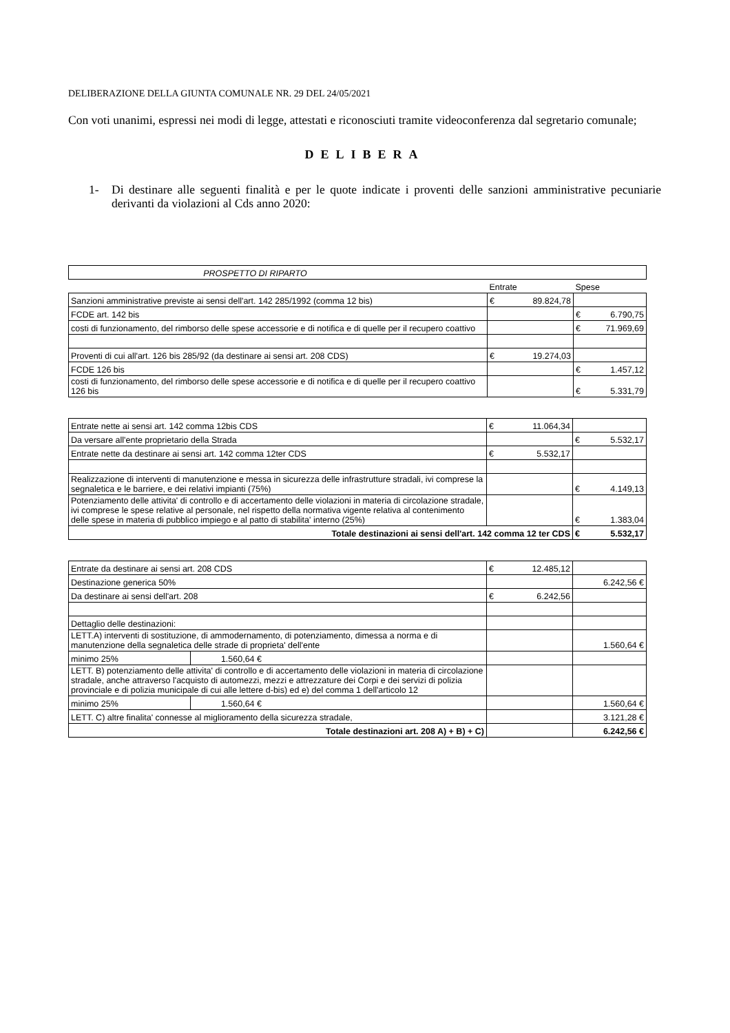DELIBERAZIONE DELLA GIUNTA COMUNALE NR. 29 DEL 24/05/2021
Con voti unanimi, espressi nei modi di legge, attestati e riconosciuti tramite videoconferenza dal segretario comunale;
DELIBERA
1- Di destinare alle seguenti finalità e per le quote indicate i proventi delle sanzioni amministrative pecuniarie derivanti da violazioni al Cds anno 2020:
| PROSPETTO DI RIPARTO | | |
| | Entrate | Spese |
| Sanzioni amministrative previste ai sensi dell'art. 142 285/1992 (comma 12 bis) | € 89.824,78 | |
| FCDE art. 142 bis | | € 6.790,75 |
| costi di funzionamento, del rimborso delle spese accessorie e di notifica e di quelle per il recupero coattivo | | € 71.969,69 |
| Proventi di cui all'art. 126 bis 285/92 (da destinare ai sensi art. 208 CDS) | € 19.274,03 | |
| FCDE 126 bis | | € 1.457,12 |
| costi di funzionamento, del rimborso delle spese accessorie e di notifica e di quelle per il recupero coattivo 126 bis | | € 5.331,79 |
| Entrate nette ai sensi art. 142 comma 12bis CDS | € 11.064,34 | |
| Da versare all'ente proprietario della Strada | | € 5.532,17 |
| Entrate nette da destinare ai sensi art. 142 comma 12ter CDS | € 5.532,17 | |
| Realizzazione di interventi di manutenzione e messa in sicurezza delle infrastrutture stradali, ivi comprese la segnaletica e le barriere, e dei relativi impianti (75%) | | € 4.149,13 |
| Potenziamento delle attivita' di controllo e di accertamento delle violazioni in materia di circolazione stradale, ivi comprese le spese relative al personale, nel rispetto della normativa vigente relativa al contenimento delle spese in materia di pubblico impiego e al patto di stabilita' interno (25%) | | € 1.383,04 |
| Totale destinazioni ai sensi dell'art. 142 comma 12 ter CDS | | € 5.532,17 |
| Entrate da destinare ai sensi art. 208 CDS | | € 12.485,12 | |
| Destinazione generica 50% | | | 6.242,56 € |
| Da destinare ai sensi dell'art. 208 | | € 6.242,56 | |
| Dettaglio delle destinazioni: | | | |
| LETT.A) interventi di sostituzione, di ammodernamento, di potenziamento, dimessa a norma e di manutenzione della segnaletica delle strade di proprieta' dell'ente | | | 1.560,64 € |
| minimo 25% | 1.560,64 € | | |
| LETT. B) potenziamento delle attivita' di controllo e di accertamento delle violazioni in materia di circolazione stradale, anche attraverso l'acquisto di automezzi, mezzi e attrezzature dei Corpi e dei servizi di polizia provinciale e di polizia municipale di cui alle lettere d-bis) ed e) del comma 1 dell'articolo 12 | | | |
| minimo 25% | 1.560,64 € | | 1.560,64 € |
| LETT. C) altre finalita' connesse al miglioramento della sicurezza stradale, | | | 3.121,28 € |
| Totale destinazioni art. 208 A) + B) + C) | | | 6.242,56 € |